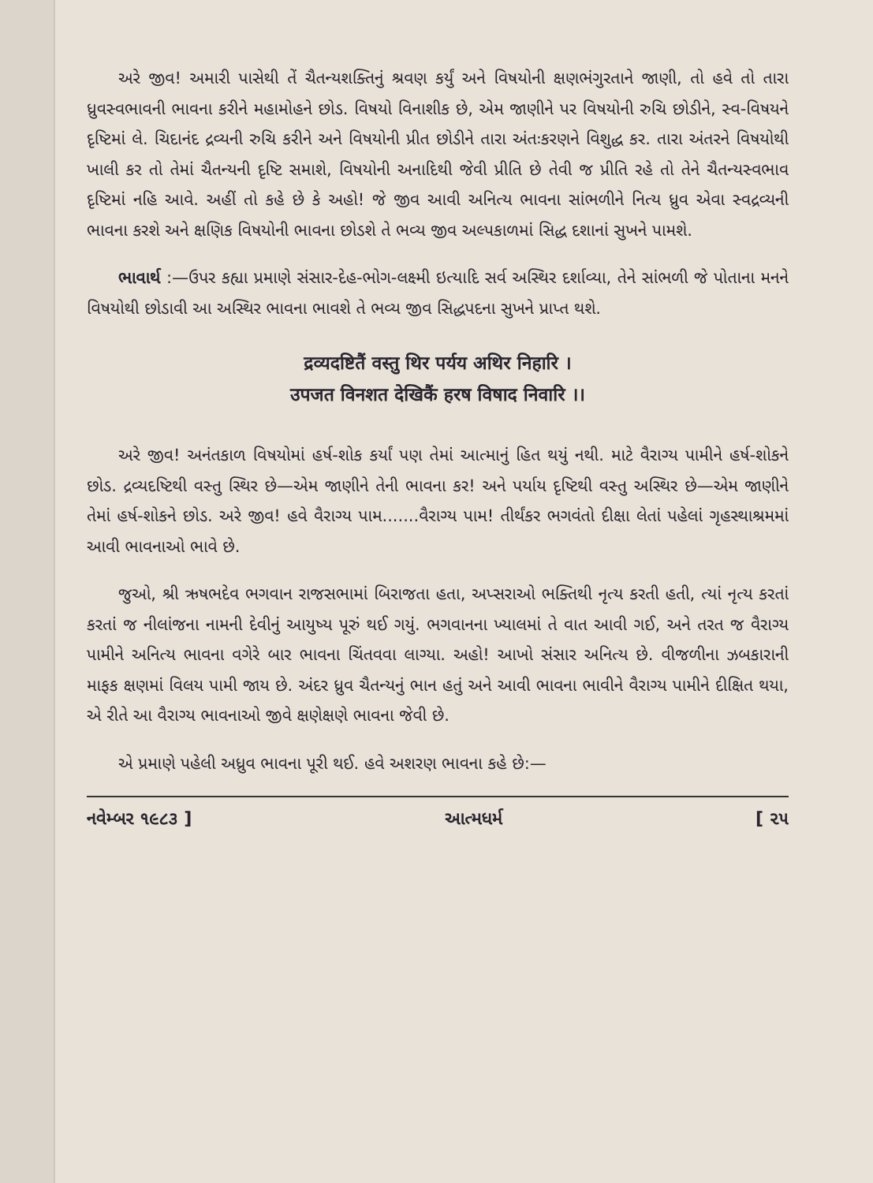અરે જીવ! અમારી પાસેથી તેં ચૈતન્યશક્તિનું શ્રવણ કર્યું અને વિષયોની ક્ષણભંગુરતાને જાણી, તો હવે તો તારા ધ્રુવસ્વભાવની ભાવના કરીને મહામોહને છોડ. વિષયો વિનાશીક છે, એમ જાણીને પર વિષયોની રુચિ છોડીને, સ્વ-વિષયને દૃષ્ટિમાં લે. ચિદાનંદ દ્રવ્યની રુચિ કરીને અને વિષયોની પ્રીત છોડીને તારા અંતઃકરણને વિશુદ્ધ કર. તારા અંતરને વિષયોથી ખાલી કર તો તેમાં ચૈતન્યની દૃષ્ટિ સમાશે, વિષયોની અનાદિથી જેવી પ્રીતિ છે તેવી જ પ્રીતિ રહે તો તેને ચૈતન્યસ્વભાવ દૃષ્ટિમાં નહિ આવે. અહીં તો કહે છે કે અહો! જે જીવ આવી અનિત્ય ભાવના સાંભળીને નિત્ય ધ્રુવ એવા સ્વદ્રવ્યની ભાવના કરશે અને ક્ષણિક વિષયોની ભાવના છોડશે તે ભવ્ય જીવ અલ્પકાળમાં સિદ્ધ દશાનાં સુખને પામશે.
ભાવાર્થ :—ઉપર કહ્યા પ્રમાણે સંસાર-દેહ-ભોગ-લક્ષ્મી ઇત્યાદિ સર્વ અસ્થિર દર્શાવ્યા, તેને સાંભળી જે પોતાના મનને વિષયોથી છોડાવી આ અસ્થિર ભાવના ભાવશે તે ભવ્ય જીવ સિદ્ધપદના સુખને પ્રાપ્ત થશે.
द्रव्यदष्टितैं वस्तु थिर पर्यय अथिर निहारि ।
उपजत विनशत देखिकैं हरष विषाद निवारि ।।
અરે જીવ! અનંતકાળ વિષયોમાં હર્ષ-શોક કર્યાં પણ તેમાં આત્માનું હિત થયું નથી. માટે વૈરાગ્ય પામીને હર્ષ-શોકને છોડ. દ્રવ્યદષ્ટિથી વસ્તુ સ્થિર છે—એમ જાણીને તેની ભાવના કર! અને પર્યાય દૃષ્ટિથી વસ્તુ અસ્થિર છે—એમ જાણીને તેમાં હર્ષ-શોકને છોડ. અરે જીવ! હવે વૈરાગ્ય પામ.......વૈરાગ્ય પામ! તીર્થંકર ભગવંતો દીક્ષા લેતાં પહેલાં ગૃહસ્થાશ્રમમાં આવી ભાવનાઓ ભાવે છે.
જુઓ, શ્રી ઋષભદેવ ભગવાન રાજસભામાં બિરાજતા હતા, અપ્સરાઓ ભક્તિથી નૃત્ય કરતી હતી, ત્યાં નૃત્ય કરતાં કરતાં જ નીલાંજના નામની દેવીનું આયુષ્ય પૂરું થઈ ગયું. ભગવાનના ખ્યાલમાં તે વાત આવી ગઈ, અને તરત જ વૈરાગ્ય પામીને અનિત્ય ભાવના વગેરે બાર ભાવના ચિંતવવા લાગ્યા. અહો! આખો સંસાર અનિત્ય છે. વીજળીના ઝબકારાની માફક ક્ષણમાં વિલય પામી જાય છે. અંદર ધ્રુવ ચૈતન્યનું ભાન હતું અને આવી ભાવના ભાવીને વૈરાગ્ય પામીને દીક્ષિત થયા, એ રીતે આ વૈરાગ્ય ભાવનાઓ જીવે ક્ષણેક્ષણે ભાવના જેવી છે.
એ પ્રમાણે પહેલી અધ્રુવ ભાવના પૂરી થઈ. હવે અશરણ ભાવના કહે છે:—
નવેમ્બર ૧૯૮૩ ] આત્મધર્મ [ ૨૫